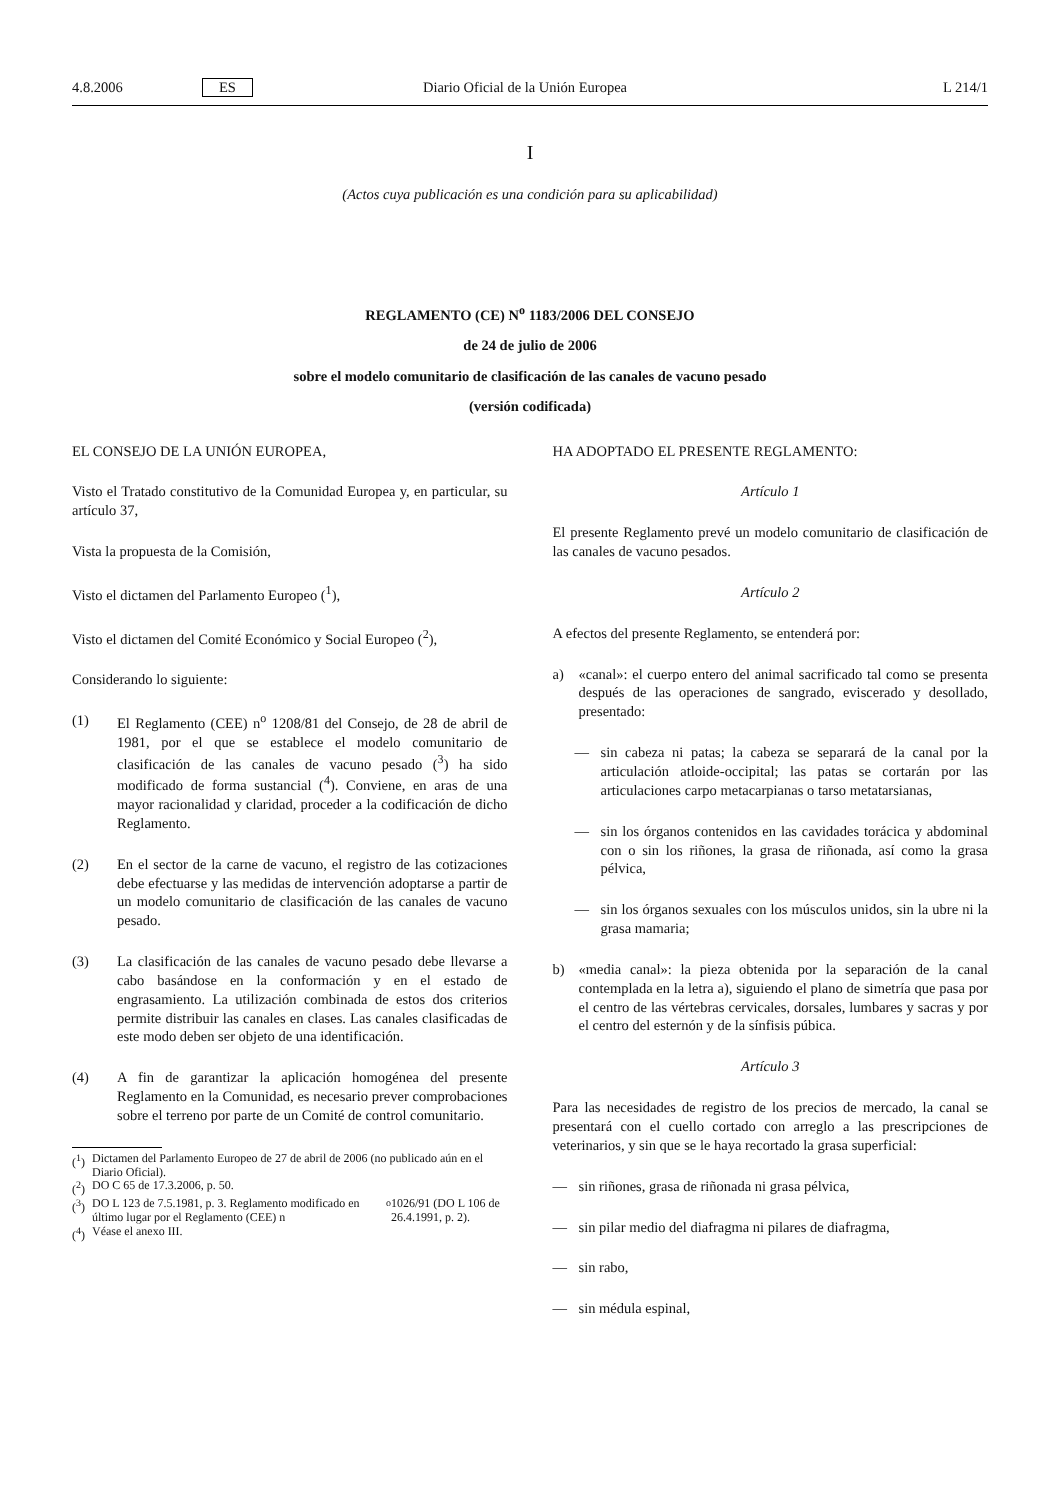4.8.2006 ES Diario Oficial de la Unión Europea L 214/1
I
(Actos cuya publicación es una condición para su aplicabilidad)
REGLAMENTO (CE) N<sup>o</sup> 1183/2006 DEL CONSEJO
de 24 de julio de 2006
sobre el modelo comunitario de clasificación de las canales de vacuno pesado
(versión codificada)
EL CONSEJO DE LA UNIÓN EUROPEA,
Visto el Tratado constitutivo de la Comunidad Europea y, en particular, su artículo 37,
Vista la propuesta de la Comisión,
Visto el dictamen del Parlamento Europeo (<sup>1</sup>),
Visto el dictamen del Comité Económico y Social Europeo (<sup>2</sup>),
Considerando lo siguiente:
(1) El Reglamento (CEE) n<sup>o</sup> 1208/81 del Consejo, de 28 de abril de 1981, por el que se establece el modelo comunitario de clasificación de las canales de vacuno pesado (<sup>3</sup>) ha sido modificado de forma sustancial (<sup>4</sup>). Conviene, en aras de una mayor racionalidad y claridad, proceder a la codificación de dicho Reglamento.
(2) En el sector de la carne de vacuno, el registro de las cotizaciones debe efectuarse y las medidas de intervención adoptarse a partir de un modelo comunitario de clasificación de las canales de vacuno pesado.
(3) La clasificación de las canales de vacuno pesado debe llevarse a cabo basándose en la conformación y en el estado de engrasamiento. La utilización combinada de estos dos criterios permite distribuir las canales en clases. Las canales clasificadas de este modo deben ser objeto de una identificación.
(4) A fin de garantizar la aplicación homogénea del presente Reglamento en la Comunidad, es necesario prever comprobaciones sobre el terreno por parte de un Comité de control comunitario.
(<sup>1</sup>) Dictamen del Parlamento Europeo de 27 de abril de 2006 (no publicado aún en el Diario Oficial).
(<sup>2</sup>) DO C 65 de 17.3.2006, p. 50.
(<sup>3</sup>) DO L 123 de 7.5.1981, p. 3. Reglamento modificado en último lugar por el Reglamento (CEE) n<sup>o</sup> 1026/91 (DO L 106 de 26.4.1991, p. 2).
(<sup>4</sup>) Véase el anexo III.
HA ADOPTADO EL PRESENTE REGLAMENTO:
Artículo 1
El presente Reglamento prevé un modelo comunitario de clasificación de las canales de vacuno pesados.
Artículo 2
A efectos del presente Reglamento, se entenderá por:
a) «canal»: el cuerpo entero del animal sacrificado tal como se presenta después de las operaciones de sangrado, eviscerado y desollado, presentado:
— sin cabeza ni patas; la cabeza se separará de la canal por la articulación atloide-occipital; las patas se cortarán por las articulaciones carpo metacarpianas o tarso metatarsianas,
— sin los órganos contenidos en las cavidades torácica y abdominal con o sin los riñones, la grasa de riñonada, así como la grasa pélvica,
— sin los órganos sexuales con los músculos unidos, sin la ubre ni la grasa mamaria;
b) «media canal»: la pieza obtenida por la separación de la canal contemplada en la letra a), siguiendo el plano de simetría que pasa por el centro de las vértebras cervicales, dorsales, lumbares y sacras y por el centro del esternón y de la sínfisis púbica.
Artículo 3
Para las necesidades de registro de los precios de mercado, la canal se presentará con el cuello cortado con arreglo a las prescripciones de veterinarios, y sin que se le haya recortado la grasa superficial:
— sin riñones, grasa de riñonada ni grasa pélvica,
— sin pilar medio del diafragma ni pilares de diafragma,
— sin rabo,
— sin médula espinal,